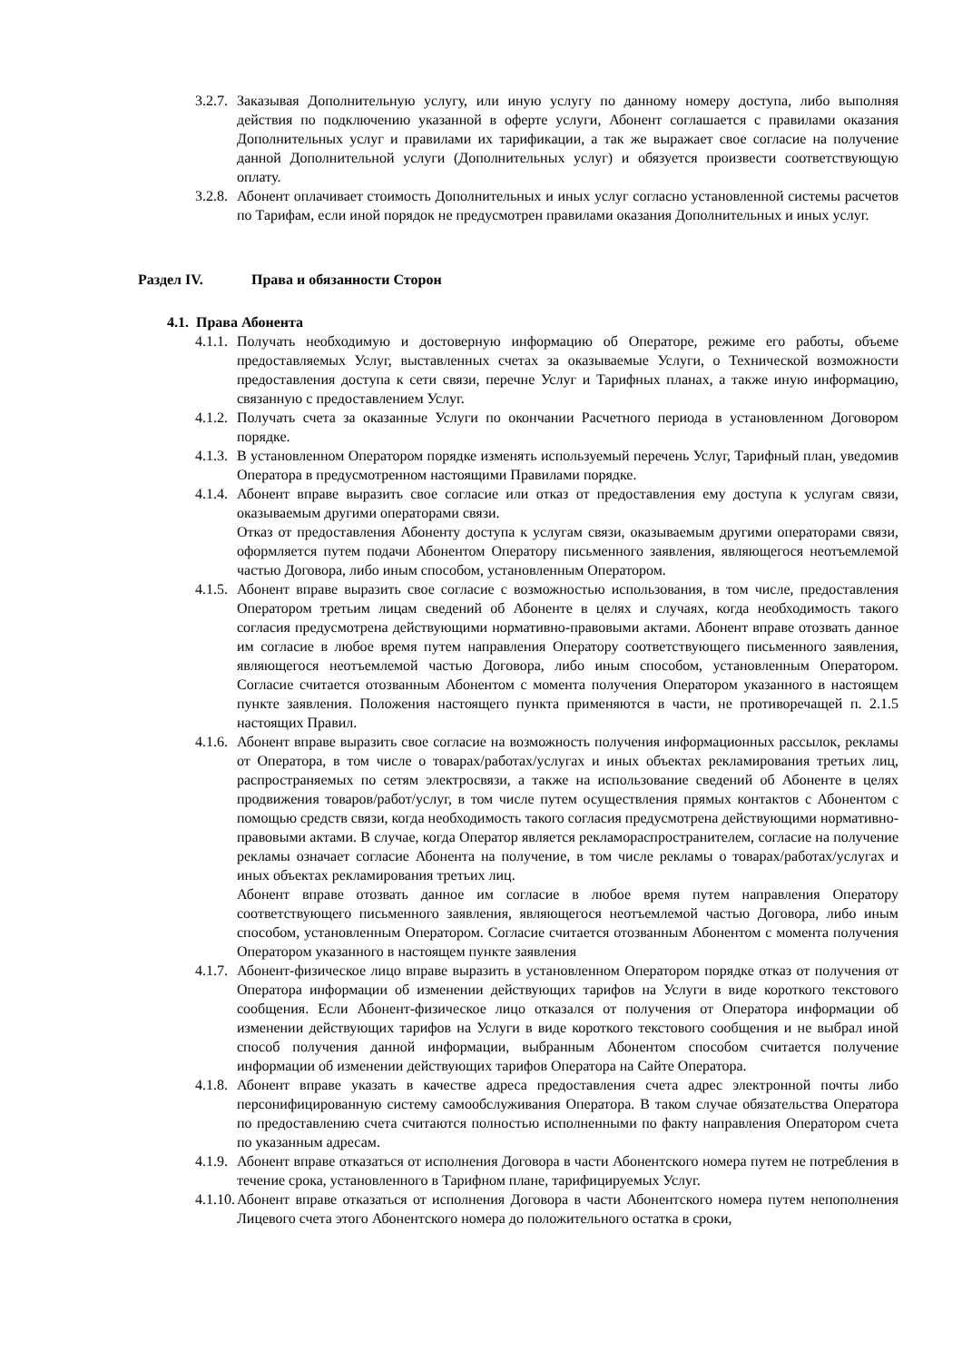3.2.7.
Заказывая Дополнительную услугу, или иную услугу по данному номеру доступа, либо выполняя действия по подключению указанной в оферте услуги, Абонент соглашается с правилами оказания Дополнительных услуг и правилами их тарификации, а так же выражает свое согласие на получение данной Дополнительной услуги (Дополнительных услуг) и обязуется произвести соответствующую оплату.
3.2.8.
Абонент оплачивает стоимость Дополнительных и иных услуг согласно установленной системы расчетов по Тарифам, если иной порядок не предусмотрен правилами оказания Дополнительных и иных услуг.
Раздел IV. Права и обязанности Сторон
4.1. Права Абонента
4.1.1.
Получать необходимую и достоверную информацию об Операторе, режиме его работы, объеме предоставляемых Услуг, выставленных счетах за оказываемые Услуги, о Технической возможности предоставления доступа к сети связи, перечне Услуг и Тарифных планах, а также иную информацию, связанную с предоставлением Услуг.
4.1.2.
Получать счета за оказанные Услуги по окончании Расчетного периода в установленном Договором порядке.
4.1.3.
В установленном Оператором порядке изменять используемый перечень Услуг, Тарифный план, уведомив Оператора в предусмотренном настоящими Правилами порядке.
4.1.4.
Абонент вправе выразить свое согласие или отказ от предоставления ему доступа к услугам связи, оказываемым другими операторами связи.
Отказ от предоставления Абоненту доступа к услугам связи, оказываемым другими операторами связи, оформляется путем подачи Абонентом Оператору письменного заявления, являющегося неотъемлемой частью Договора, либо иным способом, установленным Оператором.
4.1.5.
Абонент вправе выразить свое согласие с возможностью использования, в том числе, предоставления Оператором третьим лицам сведений об Абоненте в целях и случаях, когда необходимость такого согласия предусмотрена действующими нормативно-правовыми актами. Абонент вправе отозвать данное им согласие в любое время путем направления Оператору соответствующего письменного заявления, являющегося неотъемлемой частью Договора, либо иным способом, установленным Оператором. Согласие считается отозванным Абонентом с момента получения Оператором указанного в настоящем пункте заявления. Положения настоящего пункта применяются в части, не противоречащей п. 2.1.5 настоящих Правил.
4.1.6.
Абонент вправе выразить свое согласие на возможность получения информационных рассылок, рекламы от Оператора, в том числе о товарах/работах/услугах и иных объектах рекламирования третьих лиц, распространяемых по сетям электросвязи, а также на использование сведений об Абоненте в целях продвижения товаров/работ/услуг, в том числе путем осуществления прямых контактов с Абонентом с помощью средств связи, когда необходимость такого согласия предусмотрена действующими нормативно-правовыми актами. В случае, когда Оператор является рекламораспространителем, согласие на получение рекламы означает согласие Абонента на получение, в том числе рекламы о товарах/работах/услугах и иных объектах рекламирования третьих лиц.
Абонент вправе отозвать данное им согласие в любое время путем направления Оператору соответствующего письменного заявления, являющегося неотъемлемой частью Договора, либо иным способом, установленным Оператором. Согласие считается отозванным Абонентом с момента получения Оператором указанного в настоящем пункте заявления
4.1.7.
Абонент-физическое лицо вправе выразить в установленном Оператором порядке отказ от получения от Оператора информации об изменении действующих тарифов на Услуги в виде короткого текстового сообщения. Если Абонент-физическое лицо отказался от получения от Оператора информации об изменении действующих тарифов на Услуги в виде короткого текстового сообщения и не выбрал иной способ получения данной информации, выбранным Абонентом способом считается получение информации об изменении действующих тарифов Оператора на Сайте Оператора.
4.1.8.
Абонент вправе указать в качестве адреса предоставления счета адрес электронной почты либо персонифицированную систему самообслуживания Оператора. В таком случае обязательства Оператора по предоставлению счета считаются полностью исполненными по факту направления Оператором счета по указанным адресам.
4.1.9.
Абонент вправе отказаться от исполнения Договора в части Абонентского номера путем не потребления в течение срока, установленного в Тарифном плане, тарифицируемых Услуг.
4.1.10.
Абонент вправе отказаться от исполнения Договора в части Абонентского номера путем непополнения Лицевого счета этого Абонентского номера до положительного остатка в сроки,